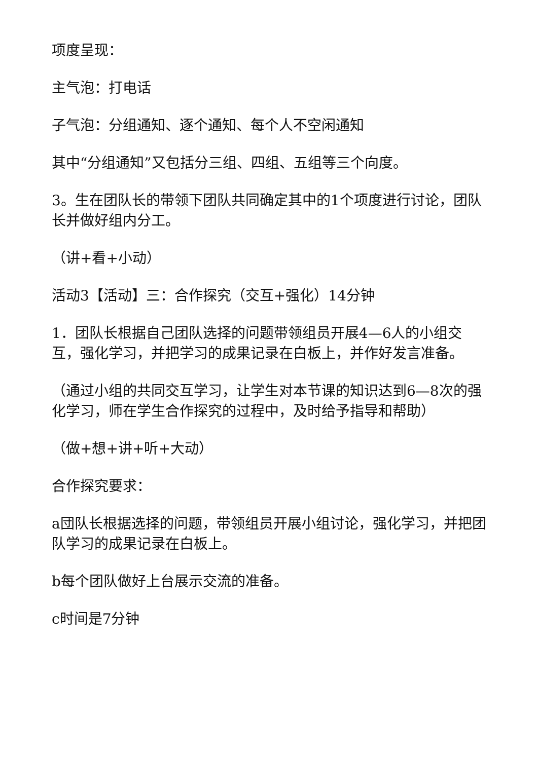项度呈现：
主气泡：打电话
子气泡：分组通知、逐个通知、每个人不空闲通知
其中“分组通知”又包括分三组、四组、五组等三个向度。
3。生在团队长的带领下团队共同确定其中的1个项度进行讨论，团队长并做好组内分工。
（讲+看+小动）
活动3【活动】三：合作探究（交互+强化）14分钟
1．团队长根据自己团队选择的问题带领组员开展4—6人的小组交互，强化学习，并把学习的成果记录在白板上，并作好发言准备。
（通过小组的共同交互学习，让学生对本节课的知识达到6—8次的强化学习，师在学生合作探究的过程中，及时给予指导和帮助）
（做+想+讲+听+大动）
合作探究要求：
a団队长根据选择的问题，带领组员开展小组讨论，强化学习，并把团队学习的成果记录在白板上。
b每个团队做好上台展示交流的准备。
c时间是7分钟